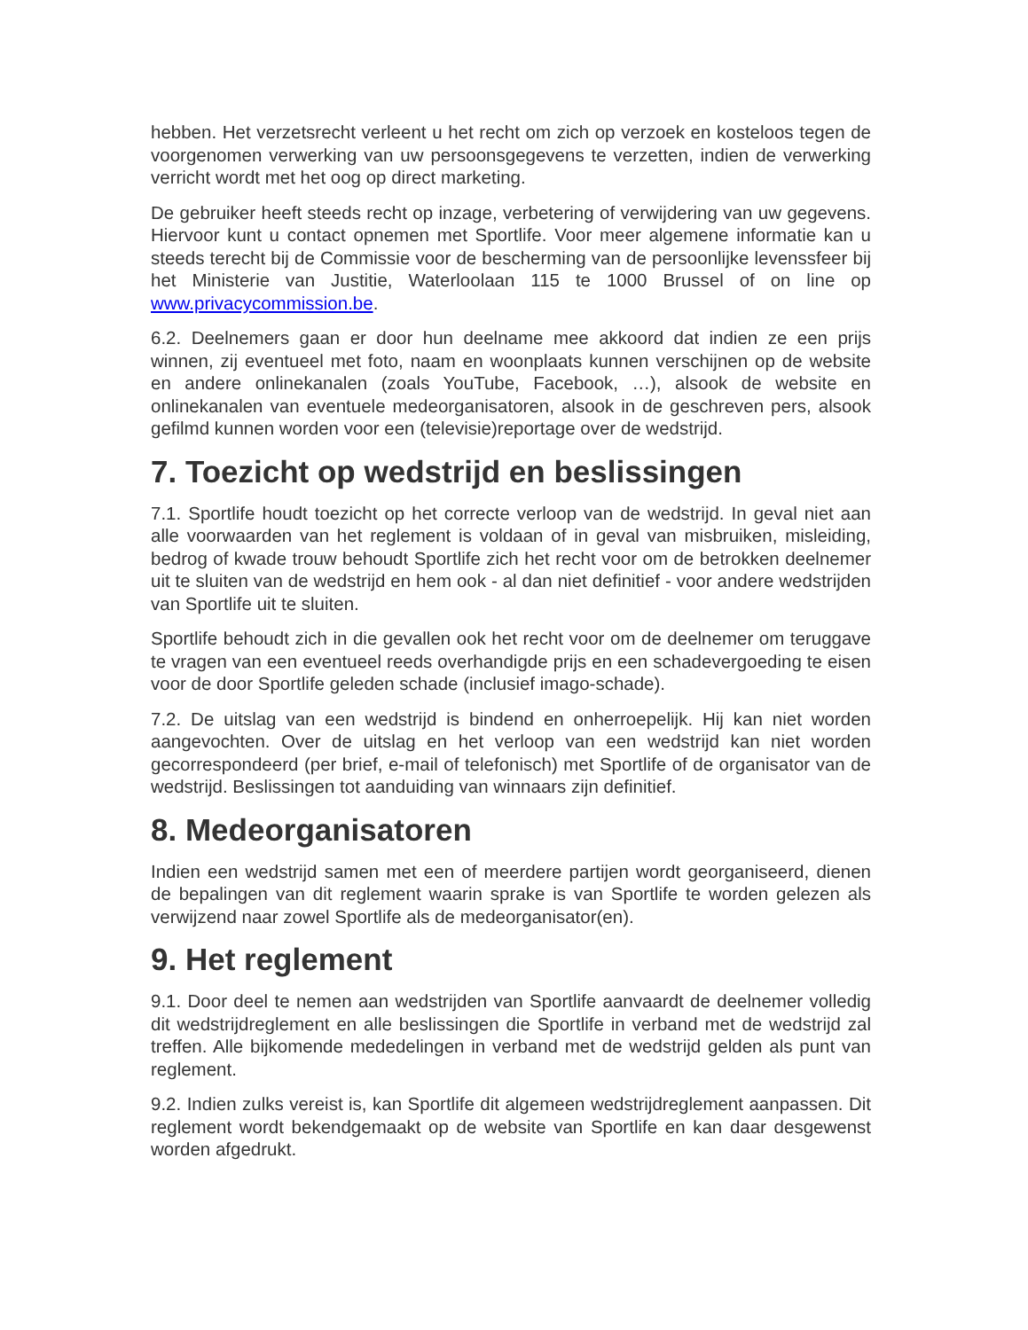hebben. Het verzetsrecht verleent u het recht om zich op verzoek en kosteloos tegen de voorgenomen verwerking van uw persoonsgegevens te verzetten, indien de verwerking verricht wordt met het oog op direct marketing.
De gebruiker heeft steeds recht op inzage, verbetering of verwijdering van uw gegevens. Hiervoor kunt u contact opnemen met Sportlife. Voor meer algemene informatie kan u steeds terecht bij de Commissie voor de bescherming van de persoonlijke levenssfeer bij het Ministerie van Justitie, Waterloolaan 115 te 1000 Brussel of on line op www.privacycommission.be.
6.2. Deelnemers gaan er door hun deelname mee akkoord dat indien ze een prijs winnen, zij eventueel met foto, naam en woonplaats kunnen verschijnen op de website en andere onlinekanalen (zoals YouTube, Facebook, …), alsook de website en onlinekanalen van eventuele medeorganisatoren, alsook in de geschreven pers, alsook gefilmd kunnen worden voor een (televisie)reportage over de wedstrijd.
7. Toezicht op wedstrijd en beslissingen
7.1. Sportlife houdt toezicht op het correcte verloop van de wedstrijd. In geval niet aan alle voorwaarden van het reglement is voldaan of in geval van misbruiken, misleiding, bedrog of kwade trouw behoudt Sportlife zich het recht voor om de betrokken deelnemer uit te sluiten van de wedstrijd en hem ook - al dan niet definitief - voor andere wedstrijden van Sportlife uit te sluiten.
Sportlife behoudt zich in die gevallen ook het recht voor om de deelnemer om teruggave te vragen van een eventueel reeds overhandigde prijs en een schadevergoeding te eisen voor de door Sportlife geleden schade (inclusief imago-schade).
7.2. De uitslag van een wedstrijd is bindend en onherroepelijk. Hij kan niet worden aangevochten. Over de uitslag en het verloop van een wedstrijd kan niet worden gecorrespondeerd (per brief, e-mail of telefonisch) met Sportlife of de organisator van de wedstrijd. Beslissingen tot aanduiding van winnaars zijn definitief.
8. Medeorganisatoren
Indien een wedstrijd samen met een of meerdere partijen wordt georganiseerd, dienen de bepalingen van dit reglement waarin sprake is van Sportlife te worden gelezen als verwijzend naar zowel Sportlife als de medeorganisator(en).
9. Het reglement
9.1. Door deel te nemen aan wedstrijden van Sportlife aanvaardt de deelnemer volledig dit wedstrijdreglement en alle beslissingen die Sportlife in verband met de wedstrijd zal treffen. Alle bijkomende mededelingen in verband met de wedstrijd gelden als punt van reglement.
9.2. Indien zulks vereist is, kan Sportlife dit algemeen wedstrijdreglement aanpassen. Dit reglement wordt bekendgemaakt op de website van Sportlife en kan daar desgewenst worden afgedrukt.